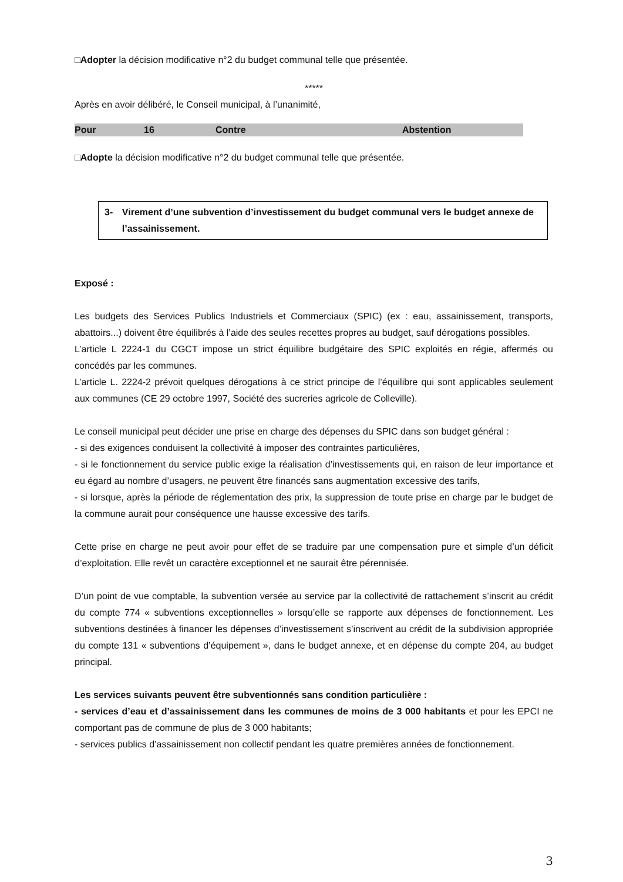□Adopter la décision modificative n°2 du budget communal telle que présentée.
*****
Après en avoir délibéré, le Conseil municipal, à l’unanimité,
| Pour | 16 | Contre | Abstention |
□Adopte la décision modificative n°2 du budget communal telle que présentée.
3- Virement d’une subvention d’investissement du budget communal vers le budget annexe de l’assainissement.
Exposé :
Les budgets des Services Publics Industriels et Commerciaux (SPIC) (ex : eau, assainissement, transports, abattoirs...) doivent être équilibrés à l’aide des seules recettes propres au budget, sauf dérogations possibles.
L’article L 2224-1 du CGCT impose un strict équilibre budgétaire des SPIC exploités en régie, affermés ou concédés par les communes.
L’article L. 2224-2 prévoit quelques dérogations à ce strict principe de l’équilibre qui sont applicables seulement aux communes (CE 29 octobre 1997, Société des sucreries agricole de Colleville).
Le conseil municipal peut décider une prise en charge des dépenses du SPIC dans son budget général :
- si des exigences conduisent la collectivité à imposer des contraintes particulières,
- si le fonctionnement du service public exige la réalisation d’investissements qui, en raison de leur importance et eu égard au nombre d’usagers, ne peuvent être financés sans augmentation excessive des tarifs,
- si lorsque, après la période de réglementation des prix, la suppression de toute prise en charge par le budget de la commune aurait pour conséquence une hausse excessive des tarifs.
Cette prise en charge ne peut avoir pour effet de se traduire par une compensation pure et simple d’un déficit d’exploitation. Elle revêt un caractère exceptionnel et ne saurait être pérennisée.
D’un point de vue comptable, la subvention versée au service par la collectivité de rattachement s’inscrit au crédit du compte 774 « subventions exceptionnelles » lorsqu’elle se rapporte aux dépenses de fonctionnement. Les subventions destinées à financer les dépenses d’investissement s’inscrivent au crédit de la subdivision appropriée du compte 131 « subventions d’équipement », dans le budget annexe, et en dépense du compte 204, au budget principal.
Les services suivants peuvent être subventionnés sans condition particulière :
- services d’eau et d’assainissement dans les communes de moins de 3 000 habitants et pour les EPCI ne comportant pas de commune de plus de 3 000 habitants;
- services publics d’assainissement non collectif pendant les quatre premières années de fonctionnement.
3